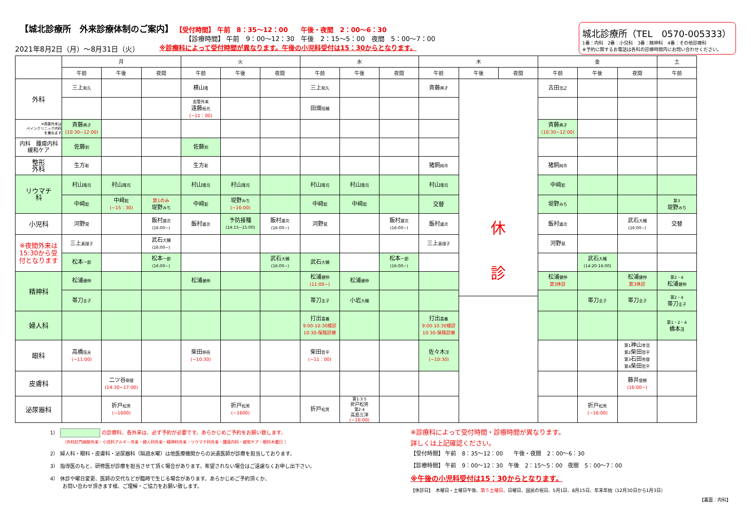【城北診療所　外来診療体制のご案内】
【受付時間】 午前　8：35～12：00　　午後・夜間　2：00～6：30
【診療時間】 午前　9：00～12：30　午後　2：15～5：00　夜間　5：00～7：00
2021年8月2日（月）～8月31日（火） ※診療科によって受付時間が異なります。午後の小児科受付は15：30からとなります。
城北診療所（TEL　0570-005333）
1番：内科　2番：小児科　3番：精神科　4番：その他診療科
※予約に関するお電話は各科の診療時間内にお問い合わせください。
| | 月 | | | 火 | | | 水 | | | 木 | | | 金 | | | 土 |
| --- | --- | --- | --- | --- | --- | --- | --- | --- | --- | --- | --- | --- | --- | --- | --- | --- |
| | 午前 | 午後 | 夜間 | 午前 | 午後 | 夜間 | 午前 | 午後 | 夜間 | 午前 | 午後 | 夜間 | 午前 | 午後 | 夜間 | 午前 |
| 外科 | 三上 和久 | | | 横山 隆 | | | 三上 和久 | | | 斉藤 典才 | 休 診 | | 古田 浩之 | | | |
| | | | | 血管外来 遠藤 裕光 (~11：00) | | | 田畑 信輔 | | | | | | | | | |
| ※斉藤外来は ペインクリニック内科 を兼ねます | 斉藤 典才 (10:30~12:00) | | | | | | | | | | | | 斉藤 典才 (10:30~12:00) | | | |
| 内科 腫瘍内科 緩和ケア | 佐藤 到 | | | 佐藤 到 | | | | | | | | | | | | |
| 整形 外科 | 生方 彰 | | | 生方 彰 | | | | | | 猪飼 純市 | | | 猪飼 純市 | | | |
| リウマチ 科 | 村山 隆司 | 村山 隆司 | | 村山 隆司 | 村山 隆司 | | 村山 隆司 | 村山 隆司 | | 村山 隆司 | | | 中﨑 聡 | | | |
| | 中﨑 聡 | 中﨑 聡 (~15：30) | 第1のみ 堤野 みち | 中﨑 聡 | 堤野 みち (~16:00) | | 中﨑 聡 | 中﨑 聡 | | 交替 | | | 堤野 みち | | | 第3 堤野 みち |
| 小児科 | 河野 晃 | | 飯村 雄次 (16:00~) | 飯村 雄次 | 予防接種 (14:15~15:00) | 飯村 雄次 (16:00~) | 河野 晃 | | 飯村 雄次 (16:00~) | 飯村 雄次 | | | 飯村 雄次 | | 武石 大輔 (16:00~) | 交替 |
| ※夜間外来は 15:30から受 付となります | 三上 真理子 | | 武石 大輔 (16:00~) | | | | | | | 三上 真理子 | | | 河野 晃 | | | |
| | 松本 一郎 | | 松本 一郎 (16:00~) | | | 武石 大輔 (16:00~) | 武石 大輔 | | 松本 一郎 (16:00~) | | | | | 武石 大輔 (14:20-16:00) | | |
| 精神科 | 松浦 健伸 | | | 松浦 健伸 | | | 松浦 健伸 (11:00~) | 松浦 健伸 | | | | | 松浦 健伸 第3休診 | | 松浦 健伸 第3休診 | 第2・4 松浦 健伸 |
| | 帯刀 圭子 | | | | | | 帯刀 圭子 | 小岩 大輔 | | | | | | 帯刀 圭子 | 帯刀 圭子 | 第2・4 帯刀 圭子 |
| 婦人科 | | | | | | | 打出 喜義 9:00-10:30検診 10:30-保険診療 | | | 打出 喜義 9:00-10:30検診 10:30-保険診療 | | | | | | 第1・2・4 橋本 茂 |
| 眼科 | 高橋 信夫 (~11:00) | | | 柴田 伸亮 (~10:30) | | | 柴田 哲平 (~11：00) | | | 佐々木 洋 (~10:30) | | | | | 第1 神山 幸浩 第2 柴田 哲平 第3 石田 秀俊 第4 柴田 哲平 | |
| 皮膚科 | | 二ツ谷 剛俊 (14:30~17:00) | | | | | | | | | | | | | 藤井 俊樹 (16:00~) | |
| 泌尿器科 | | 折戸 松男 (~1600) | | | 折戸 松男 (~1600) | | 折戸 松男 | 第1·3·5 折戸松男 第2·4 高島三洋 (~16:00) | | | | | | 折戸 松男 (~16:00) | | |
1） の診療科、各外来は、必ず予約が必要です。あらかじめご予約をお願い致します。
（外科肛門麻酔外来・小児科アルギ－外来・婦人科外来・精神科外来・リウマチ科外来・腫瘍内科・緩和ケア・眼科木曜日 ）
2） 婦人科・眼科・皮膚科・泌尿器科（隔週水曜）は他医療機関からの派遣医師が診療を担当しております。
3） 指導医のもと、研修医が診療を担当させて頂く場合があります。希望されない場合はご遠慮なくお申し出下さい。
4） 休診や曜日変更、医師の交代などが臨時で生じる場合があります。あらかじめご予約頂くか、
お問い合わせ頂きます様、ご理解・ご協力をお願い致します。
※診療科によって受付時間・診療時間が異なります。
詳しくは上記確認ください。
【受付時間】 午前　8：35～12：00　　午後・夜間　2：00～6：30
【診療時間】 午前　9：00～12：30　午後　2：15～5：00　夜間　5：00～7：00
※午後の小児科受付は15：30からとなります。
【休診日】　木曜日・土曜日午後、第５土曜日、日曜日、国民の祝日、5月1日、8月15日、年末年始（12月30日から1月3日）
【裏面：内科】